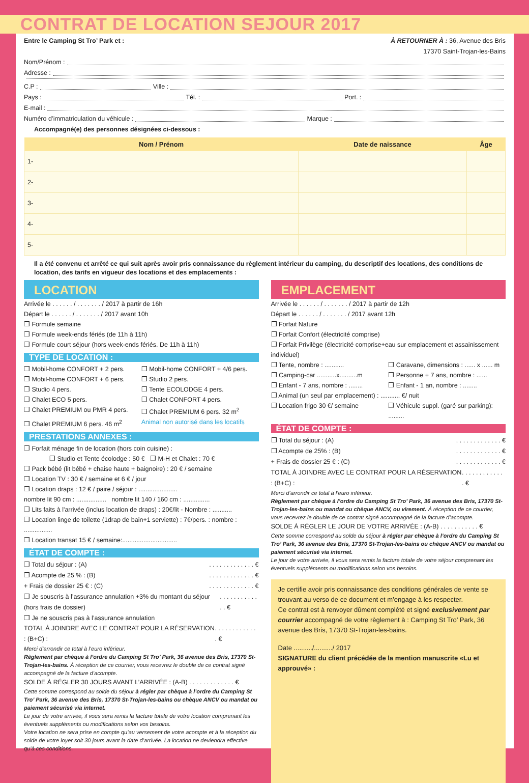CONTRAT DE LOCATION SEJOUR 2017
Entre le Camping St Tro’ Park et : À RETOURNER À : 36, Avenue des Bris
17370 Saint-Trojan-les-Bains
Nom/Prénom :
Adresse :
C.P : Ville :
Pays : Tél. : Port. :
E-mail :
Numéro d’immatriculation du véhicule : Marque :
Accompagné(e) des personnes désignées ci-dessous :
| Nom / Prénom | Date de naissance | Âge |
| --- | --- | --- |
| 1- | | |
| 2- | | |
| 3- | | |
| 4- | | |
| 5- | | |
Il a été convenu et arrêté ce qui suit après avoir pris connaissance du règlement intérieur du camping, du descriptif des locations, des conditions de location, des tarifs en vigueur des locations et des emplacements :
LOCATION
Arrivée le . . . . . . / . . . . . . . / 2017 à partir de 16h
Départ le . . . . . . / . . . . . . . / 2017 avant 10h
❒ Formule semaine
❒ Formule week-ends fériés (de 11h à 11h)
❒ Formule court séjour (hors week-ends fériés. De 11h à 11h)
TYPE DE LOCATION :
❒ Mobil-home CONFORT + 2 pers. ❒ Mobil-home CONFORT + 4/6 pers. ❒ Mobil-home CONFORT + 6 pers. ❒ Studio 2 pers. ❒ Studio 4 pers. ❒ Tente ECOLODGE 4 pers. ❒ Chalet ECO 5 pers. ❒ Chalet CONFORT 4 pers. ❒ Chalet PREMIUM ou PMR 4 pers. ❒ Chalet PREMIUM 6 pers. 32 m<sup>2</sup> ❒ Chalet PREMIUM 6 pers. 46 m<sup>2</sup> Animal non autorisé dans les locatifs
PRESTATIONS ANNEXES :
❒ Forfait ménage fin de location (hors coin cuisine) :
❒ Studio et Tente écolodge : 50 € ❒ M-H et Chalet : 70 €
❒ Pack bébé (lit bébé + chaise haute + baignoire) : 20 € / semaine
❒ Location TV : 30 € / semaine et 6 € / jour
❒ Location draps : 12 € / paire / séjour : ......................
nombre lit 90 cm : ................. nombre lit 140 / 160 cm : ...............
❒ Lits faits à l'arrivée (inclus location de draps) : 20€/lit - Nombre : ...........
❒ Location linge de toilette (1drap de bain+1 serviette) : 7€/pers. : nombre : ................
❒ Location transat 15 € / semaine:...............................
ÉTAT DE COMPTE :
❒ Total du séjour : (A). . . . . . . . . . . . . €
❒ Acompte de 25 % : (B). . . . . . . . . . . . . €
+ Frais de dossier 25 € : (C). . . . . . . . . . . . . €
❒ Je souscris à l’assurance annulation +3% du montant du séjour (hors frais de dossier). . . . . . . . . . . . . €
❒ Je ne souscris pas à l’assurance annulation
TOTAL À JOINDRE AVEC LE CONTRAT POUR LA RÉSERVATION : (B+C) :. . . . . . . . . . . . . €
Merci d’arrondir ce total à l’euro inférieur.
Règlement par chèque à l’ordre du Camping St Tro’ Park, 36 avenue des Bris, 17370 St-Trojan-les-bains. À réception de ce courrier, vous recevrez le double de ce contrat signé accompagné de la facture d’acompte.
SOLDE À RÉGLER 30 JOURS AVANT L’ARRIVÉE : (A-B) . . . . . . . . . . . . . €
Cette somme correspond au solde du séjour à régler par chèque à l’ordre du Camping St Tro’ Park, 36 avenue des Bris, 17370 St-Trojan-les-bains ou chèque ANCV ou mandat ou paiement sécurisé via internet.
Le jour de votre arrivée, il vous sera remis la facture totale de votre location comprenant les éventuels suppléments ou modifications selon vos besoins.
Votre location ne sera prise en compte qu’au versement de votre acompte et à la réception du solde de votre loyer soit 30 jours avant la date d’arrivée. La location ne deviendra effective qu’à ces conditions.
EMPLACEMENT
Arrivée le . . . . . . / . . . . . . . / 2017 à partir de 12h
Départ le . . . . . . / . . . . . . . / 2017 avant 12h
❒ Forfait Nature
❒ Forfait Confort (électricité comprise)
❒ Forfait Privilège (électricité comprise+eau sur emplacement et assainissement individuel)
❒ Tente, nombre : ........... ❒ Caravane, dimensions : ...... x ...... m ❒ Camping-car ...........x..........m ❒ Personne + 7 ans, nombre : ...... ❒ Enfant - 7 ans, nombre : ........ ❒ Enfant - 1 an, nombre : ........
❒ Animal (un seul par emplacement) : ........... €/ nuit
❒ Location frigo 30 €/ semaine ❒ Véhicule suppl. (garé sur parking): .........
ÉTAT DE COMPTE :
❒ Total du séjour : (A). . . . . . . . . . . . . €
❒ Acompte de 25% : (B). . . . . . . . . . . . . €
+ Frais de dossier 25 € : (C). . . . . . . . . . . . . €
TOTAL À JOINDRE AVEC LE CONTRAT POUR LA RÉSERVATION : (B+C) :. . . . . . . . . . . . . €
Merci d’arrondir ce total à l’euro inférieur.
Règlement par chèque à l’ordre du Camping St Tro’ Park, 36 avenue des Bris, 17370 St-Trojan-les-bains ou mandat ou chèque ANCV, ou virement. À réception de ce courrier, vous recevrez le double de ce contrat signé accompagné de la facture d’acompte.
SOLDE À RÉGLER LE JOUR DE VOTRE ARRIVÉE : (A-B) . . . . . . . . . . . €
Cette somme correspond au solde du séjour à régler par chèque à l’ordre du Camping St Tro’ Park, 36 avenue des Bris, 17370 St-Trojan-les-bains ou chèque ANCV ou mandat ou paiement sécurisé via internet.
Le jour de votre arrivée, il vous sera remis la facture totale de votre séjour comprenant les éventuels suppléments ou modifications selon vos besoins.
Je certifie avoir pris connaissance des conditions générales de vente se trouvant au verso de ce document et m’engage à les respecter.
Ce contrat est à renvoyer dûment complété et signé exclusivement par courrier accompagné de votre règlement à : Camping St Tro’ Park, 36 avenue des Bris, 17370 St-Trojan-les-bains.
Date ........../........../ 2017
SIGNATURE du client précédée de la mention manuscrite «Lu et approuvé» :